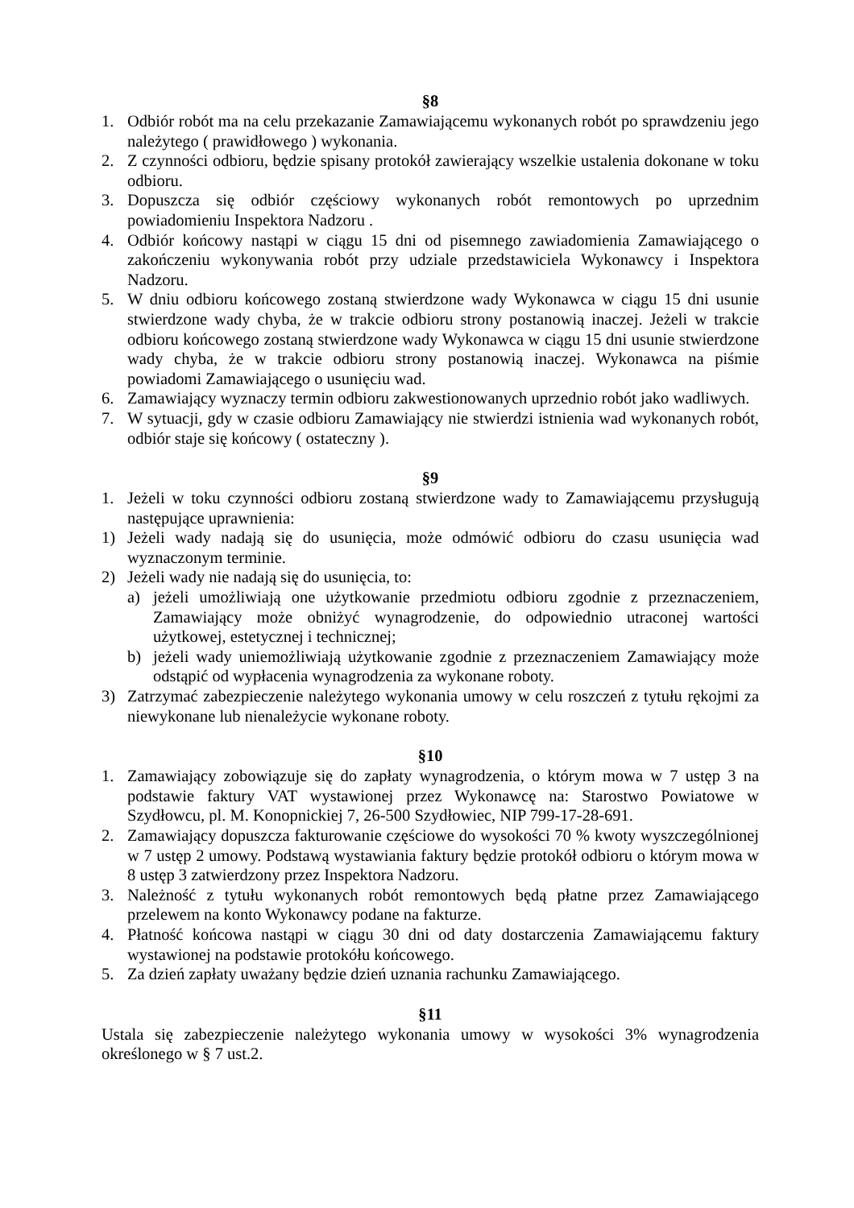§8
1. Odbiór robót ma na celu przekazanie Zamawiającemu wykonanych robót po sprawdzeniu jego należytego ( prawidłowego ) wykonania.
2. Z czynności odbioru, będzie spisany protokół zawierający wszelkie ustalenia dokonane w toku odbioru.
3. Dopuszcza się odbiór częściowy wykonanych robót remontowych po uprzednim powiadomieniu Inspektora Nadzoru .
4. Odbiór końcowy nastąpi w ciągu 15 dni od pisemnego zawiadomienia Zamawiającego o zakończeniu wykonywania robót przy udziale przedstawiciela Wykonawcy i Inspektora Nadzoru.
5. W dniu odbioru końcowego zostaną stwierdzone wady Wykonawca w ciągu 15 dni usunie stwierdzone wady chyba, że w trakcie odbioru strony postanowią inaczej. Jeżeli w trakcie odbioru końcowego zostaną stwierdzone wady Wykonawca w ciągu 15 dni usunie stwierdzone wady chyba, że w trakcie odbioru strony postanowią inaczej. Wykonawca na piśmie powiadomi Zamawiającego o usunięciu wad.
6. Zamawiający wyznaczy termin odbioru zakwestionowanych uprzednio robót jako wadliwych.
7. W sytuacji, gdy w czasie odbioru Zamawiający nie stwierdzi istnienia wad wykonanych robót, odbiór staje się końcowy ( ostateczny ).
§9
1. Jeżeli w toku czynności odbioru zostaną stwierdzone wady to Zamawiającemu przysługują następujące uprawnienia:
1) Jeżeli wady nadają się do usunięcia, może odmówić odbioru do czasu usunięcia wad wyznaczonym terminie.
2) Jeżeli wady nie nadają się do usunięcia, to:
a) jeżeli umożliwiają one użytkowanie przedmiotu odbioru zgodnie z przeznaczeniem, Zamawiający może obniżyć wynagrodzenie, do odpowiednio utraconej wartości użytkowej, estetycznej i technicznej;
b) jeżeli wady uniemożliwiają użytkowanie zgodnie z przeznaczeniem Zamawiający może odstąpić od wypłacenia wynagrodzenia za wykonane roboty.
3) Zatrzymać zabezpieczenie należytego wykonania umowy w celu roszczeń z tytułu rękojmi za niewykonane lub nienależycie wykonane roboty.
§10
1. Zamawiający zobowiązuje się do zapłaty wynagrodzenia, o którym mowa w 7 ustęp 3 na podstawie faktury VAT wystawionej przez Wykonawcę na: Starostwo Powiatowe w Szydłowcu, pl. M. Konopnickiej 7, 26-500 Szydłowiec, NIP 799-17-28-691.
2. Zamawiający dopuszcza fakturowanie częściowe do wysokości 70 % kwoty wyszczególnionej w 7 ustęp 2 umowy. Podstawą wystawiania faktury będzie protokół odbioru o którym mowa w 8 ustęp 3 zatwierdzony przez Inspektora Nadzoru.
3. Należność z tytułu wykonanych robót remontowych będą płatne przez Zamawiającego przelewem na konto Wykonawcy podane na fakturze.
4. Płatność końcowa nastąpi w ciągu 30 dni od daty dostarczenia Zamawiającemu faktury wystawionej na podstawie protokółu końcowego.
5. Za dzień zapłaty uważany będzie dzień uznania rachunku Zamawiającego.
§11
Ustala się zabezpieczenie należytego wykonania umowy w wysokości 3% wynagrodzenia określonego w § 7 ust.2.